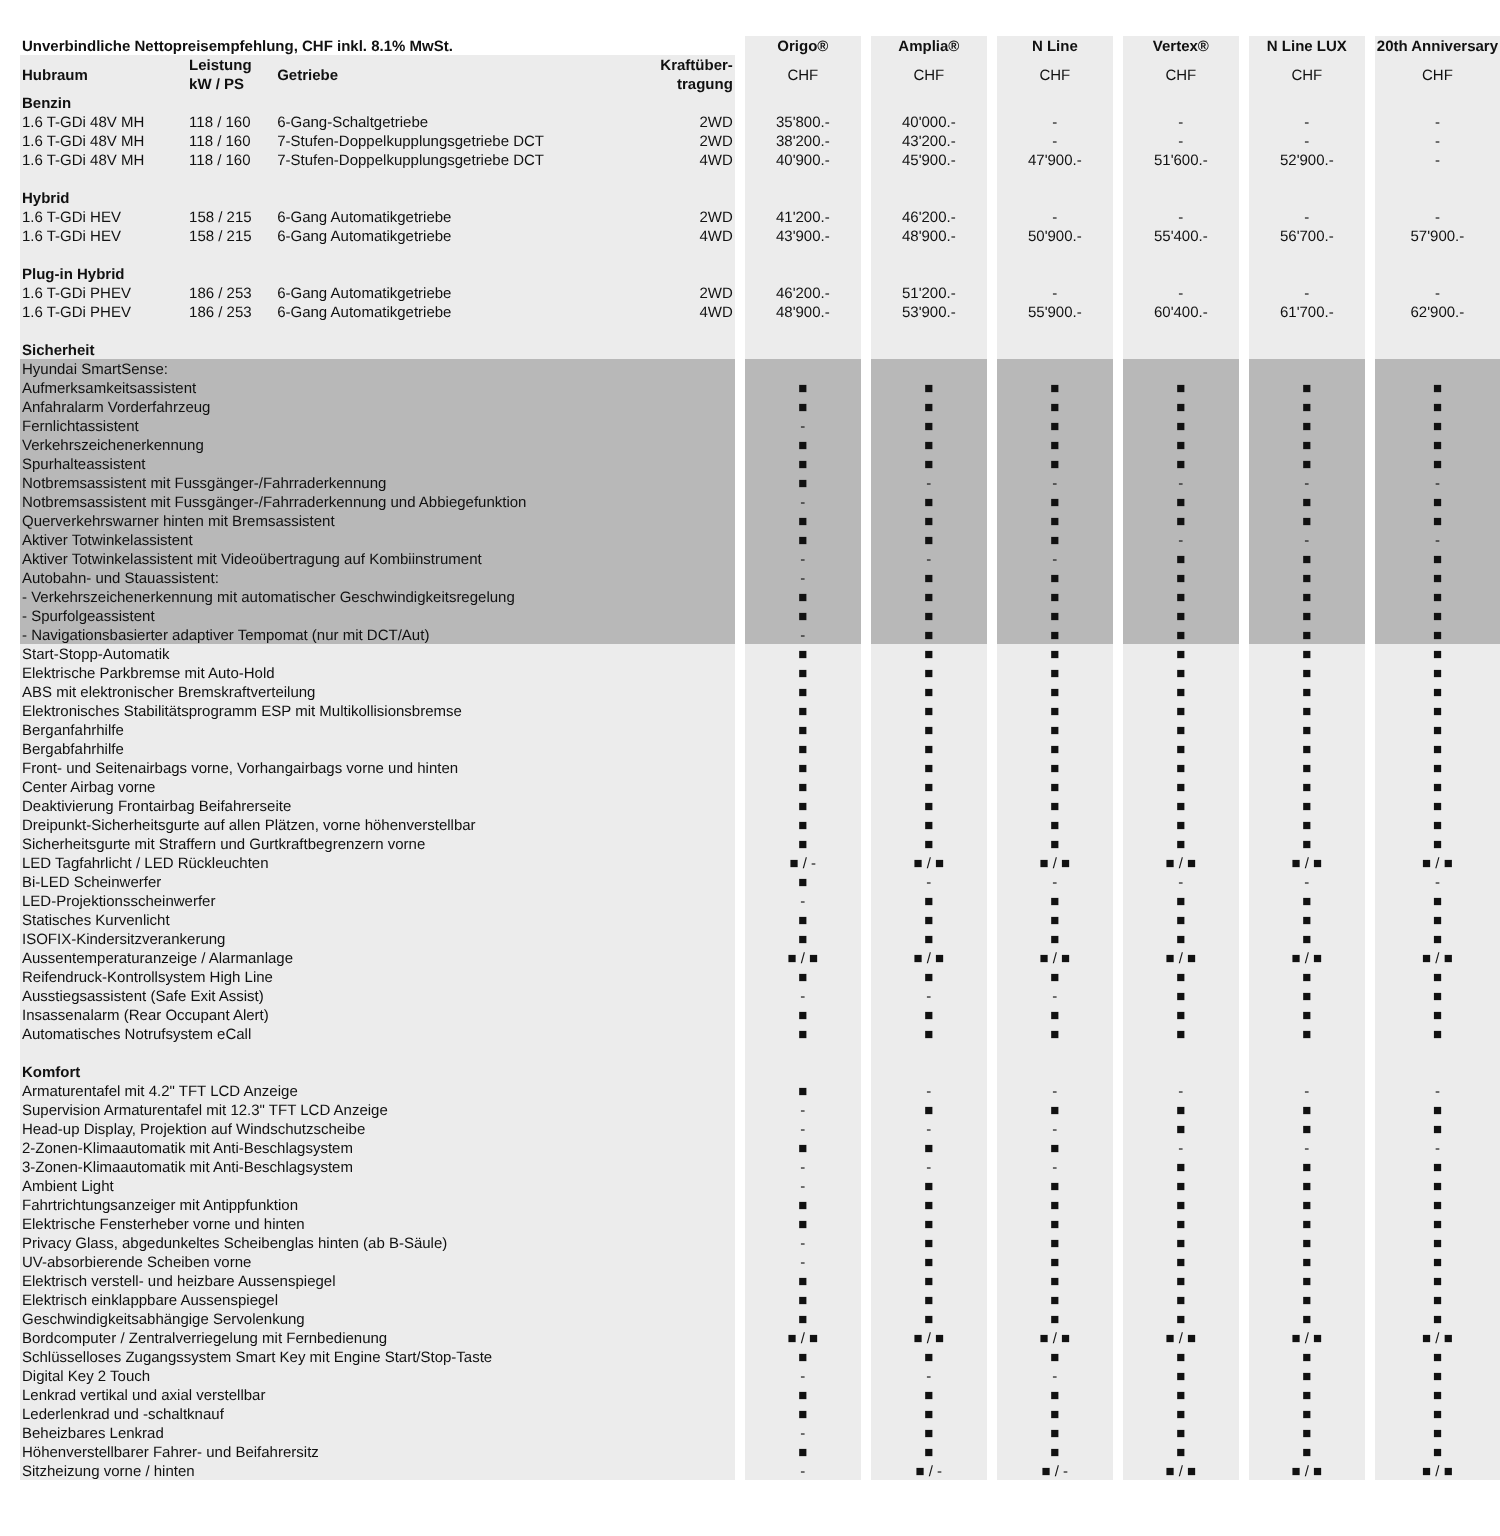| Unverbindliche Nettopreisempfehlung, CHF inkl. 8.1% MwSt. | | | | Origo® | Amplia® | N Line | Vertex® | N Line LUX | 20th Anniversary |
| --- | --- | --- | --- | --- | --- | --- | --- | --- | --- |
| Hubraum | Leistung kW / PS | Getriebe | Kraftüber- tragung | CHF | CHF | CHF | CHF | CHF | CHF |
| Benzin | | | | | | | | | |
| 1.6 T-GDi 48V MH | 118 / 160 | 6-Gang-Schaltgetriebe | 2WD | 35'800.- | 40'000.- | - | - | - | - |
| 1.6 T-GDi 48V MH | 118 / 160 | 7-Stufen-Doppelkupplungsgetriebe DCT | 2WD | 38'200.- | 43'200.- | - | - | - | - |
| 1.6 T-GDi 48V MH | 118 / 160 | 7-Stufen-Doppelkupplungsgetriebe DCT | 4WD | 40'900.- | 45'900.- | 47'900.- | 51'600.- | 52'900.- | - |
| Hybrid | | | | | | | | | |
| 1.6 T-GDi HEV | 158 / 215 | 6-Gang Automatikgetriebe | 2WD | 41'200.- | 46'200.- | - | - | - | - |
| 1.6 T-GDi HEV | 158 / 215 | 6-Gang Automatikgetriebe | 4WD | 43'900.- | 48'900.- | 50'900.- | 55'400.- | 56'700.- | 57'900.- |
| Plug-in Hybrid | | | | | | | | | |
| 1.6 T-GDi PHEV | 186 / 253 | 6-Gang Automatikgetriebe | 2WD | 46'200.- | 51'200.- | - | - | - | - |
| 1.6 T-GDi PHEV | 186 / 253 | 6-Gang Automatikgetriebe | 4WD | 48'900.- | 53'900.- | 55'900.- | 60'400.- | 61'700.- | 62'900.- |
| Sicherheit | | | | | | | | | |
| Hyundai SmartSense: | | | | | | | | | |
| Aufmerksamkeitsassistent | | | | ■ | ■ | ■ | ■ | ■ | ■ |
| Anfahralarm Vorderfahrzeug | | | | ■ | ■ | ■ | ■ | ■ | ■ |
| Fernlichtassistent | | | | - | ■ | ■ | ■ | ■ | ■ |
| Verkehrszeichenerkennung | | | | ■ | ■ | ■ | ■ | ■ | ■ |
| Spurhalteassistent | | | | ■ | ■ | ■ | ■ | ■ | ■ |
| Notbremsassistent mit Fussgänger-/Fahrraderkennung | | | | ■ | - | - | - | - | - |
| Notbremsassistent mit Fussgänger-/Fahrraderkennung und Abbiegefunktion | | | | - | ■ | ■ | ■ | ■ | ■ |
| Querverkehrswarner hinten mit Bremsassistent | | | | ■ | ■ | ■ | ■ | ■ | ■ |
| Aktiver Totwinkelassistent | | | | ■ | ■ | ■ | - | - | - |
| Aktiver Totwinkelassistent mit Videoübertragung auf Kombiinstrument | | | | - | - | - | ■ | ■ | ■ |
| Autobahn- und Stauassistent: | | | | - | ■ | ■ | ■ | ■ | ■ |
| - Verkehrszeichenerkennung mit automatischer Geschwindigkeitsregelung | | | | ■ | ■ | ■ | ■ | ■ | ■ |
| - Spurfolgeassistent | | | | ■ | ■ | ■ | ■ | ■ | ■ |
| - Navigationsbasierter adaptiver Tempomat (nur mit DCT/Aut) | | | | - | ■ | ■ | ■ | ■ | ■ |
| Start-Stopp-Automatik | | | | ■ | ■ | ■ | ■ | ■ | ■ |
| Elektrische Parkbremse mit Auto-Hold | | | | ■ | ■ | ■ | ■ | ■ | ■ |
| ABS mit elektronischer Bremskraftverteilung | | | | ■ | ■ | ■ | ■ | ■ | ■ |
| Elektronisches Stabilitätsprogramm ESP mit Multikollisionsbremse | | | | ■ | ■ | ■ | ■ | ■ | ■ |
| Berganfahrhilfe | | | | ■ | ■ | ■ | ■ | ■ | ■ |
| Bergabfahrhilfe | | | | ■ | ■ | ■ | ■ | ■ | ■ |
| Front- und Seitenairbags vorne, Vorhangairbags vorne und hinten | | | | ■ | ■ | ■ | ■ | ■ | ■ |
| Center Airbag vorne | | | | ■ | ■ | ■ | ■ | ■ | ■ |
| Deaktivierung Frontairbag Beifahrerseite | | | | ■ | ■ | ■ | ■ | ■ | ■ |
| Dreipunkt-Sicherheitsgurte auf allen Plätzen, vorne höhenverstellbar | | | | ■ | ■ | ■ | ■ | ■ | ■ |
| Sicherheitsgurte mit Straffern und Gurtkraftbegrenzern vorne | | | | ■ | ■ | ■ | ■ | ■ | ■ |
| LED Tagfahrlicht / LED Rückleuchten | | | | ■ / - | ■ / ■ | ■ / ■ | ■ / ■ | ■ / ■ | ■ / ■ |
| Bi-LED Scheinwerfer | | | | ■ | - | - | - | - | - |
| LED-Projektionsscheinwerfer | | | | - | ■ | ■ | ■ | ■ | ■ |
| Statisches Kurvenlicht | | | | ■ | ■ | ■ | ■ | ■ | ■ |
| ISOFIX-Kindersitzverankerung | | | | ■ | ■ | ■ | ■ | ■ | ■ |
| Aussentemperaturanzeige / Alarmanlage | | | | ■ / ■ | ■ / ■ | ■ / ■ | ■ / ■ | ■ / ■ | ■ / ■ |
| Reifendruck-Kontrollsystem High Line | | | | ■ | ■ | ■ | ■ | ■ | ■ |
| Ausstiegsassistent (Safe Exit Assist) | | | | - | - | - | ■ | ■ | ■ |
| Insassenalarm (Rear Occupant Alert) | | | | ■ | ■ | ■ | ■ | ■ | ■ |
| Automatisches Notrufsystem eCall | | | | ■ | ■ | ■ | ■ | ■ | ■ |
| Komfort | | | | | | | | | |
| Armaturentafel mit 4.2" TFT LCD Anzeige | | | | ■ | - | - | - | - | - |
| Supervision Armaturentafel mit 12.3" TFT LCD Anzeige | | | | - | ■ | ■ | ■ | ■ | ■ |
| Head-up Display, Projektion auf Windschutzscheibe | | | | - | - | - | ■ | ■ | ■ |
| 2-Zonen-Klimaautomatik mit Anti-Beschlagsystem | | | | ■ | ■ | ■ | - | - | - |
| 3-Zonen-Klimaautomatik mit Anti-Beschlagsystem | | | | - | - | - | ■ | ■ | ■ |
| Ambient Light | | | | - | ■ | ■ | ■ | ■ | ■ |
| Fahrtrichtungsanzeiger mit Antippfunktion | | | | ■ | ■ | ■ | ■ | ■ | ■ |
| Elektrische Fensterheber vorne und hinten | | | | ■ | ■ | ■ | ■ | ■ | ■ |
| Privacy Glass, abgedunkeltes Scheibenglas hinten (ab B-Säule) | | | | - | ■ | ■ | ■ | ■ | ■ |
| UV-absorbierende Scheiben vorne | | | | - | ■ | ■ | ■ | ■ | ■ |
| Elektrisch verstell- und heizbare Aussenspiegel | | | | ■ | ■ | ■ | ■ | ■ | ■ |
| Elektrisch einklappbare Aussenspiegel | | | | ■ | ■ | ■ | ■ | ■ | ■ |
| Geschwindigkeitsabhängige Servolenkung | | | | ■ | ■ | ■ | ■ | ■ | ■ |
| Bordcomputer / Zentralverriegelung mit Fernbedienung | | | | ■ / ■ | ■ / ■ | ■ / ■ | ■ / ■ | ■ / ■ | ■ / ■ |
| Schlüsselloses Zugangssystem Smart Key mit Engine Start/Stop-Taste | | | | ■ | ■ | ■ | ■ | ■ | ■ |
| Digital Key 2 Touch | | | | - | - | - | ■ | ■ | ■ |
| Lenkrad vertikal und axial verstellbar | | | | ■ | ■ | ■ | ■ | ■ | ■ |
| Lederlenkrad und -schaltknauf | | | | ■ | ■ | ■ | ■ | ■ | ■ |
| Beheizbares Lenkrad | | | | - | ■ | ■ | ■ | ■ | ■ |
| Höhenverstellbarer Fahrer- und Beifahrersitz | | | | ■ | ■ | ■ | ■ | ■ | ■ |
| Sitzheizung vorne / hinten | | | | - | ■ / - | ■ / - | ■ / ■ | ■ / ■ | ■ / ■ |